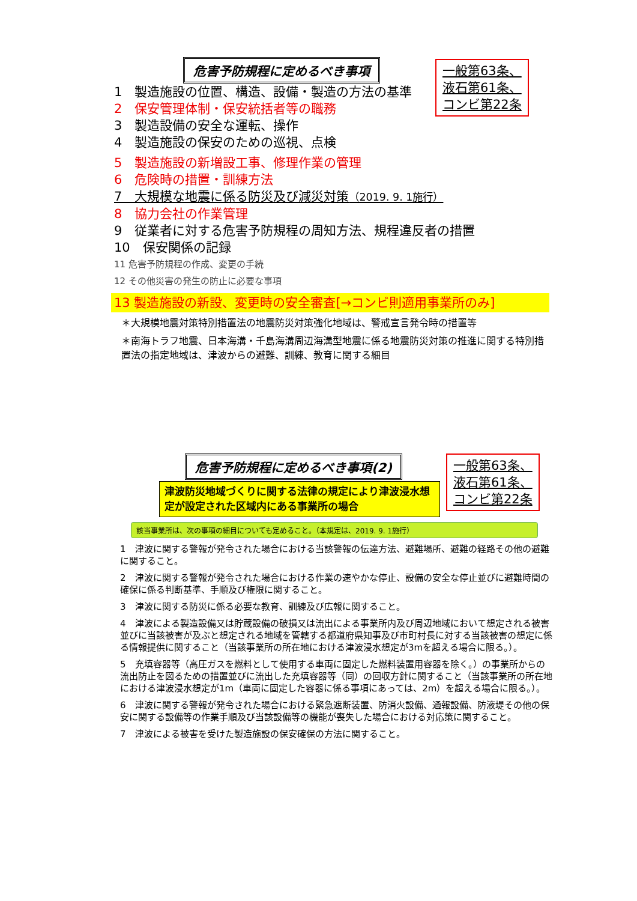危害予防規程に定めるべき事項
一般第63条、
液石第61条、
コンビ第22条
1　製造施設の位置、構造、設備・製造の方法の基準
2　保安管理体制・保安統括者等の職務
3　製造設備の安全な運転、操作
4　製造施設の保安のための巡視、点検
5　製造施設の新増設工事、修理作業の管理
6　危険時の措置・訓練方法
7　大規模な地震に係る防災及び減災対策（2019. 9. 1施行）
8　協力会社の作業管理
9　従業者に対する危害予防規程の周知方法、規程違反者の措置
10　保安関係の記録
11 危害予防規程の作成、変更の手続
12 その他災害の発生の防止に必要な事項
13 製造施設の新設、変更時の安全審査[→コンビ則適用事業所のみ]
＊大規模地震対策特別措置法の地震防災対策強化地域は、警戒宣言発令時の措置等
＊南海トラフ地震、日本海溝・千島海溝周辺海溝型地震に係る地震防災対策の推進に関する特別措置法の指定地域は、津波からの避難、訓練、教育に関する細目
危害予防規程に定めるべき事項(2)
一般第63条、
液石第61条、
コンビ第22条
津波防災地域づくりに関する法律の規定により津波浸水想定が設定された区域内にある事業所の場合
該当事業所は、次の事項の細目についても定めること。（本規定は、2019. 9. 1施行）
1　津波に関する警報が発令された場合における当該警報の伝達方法、避難場所、避難の経路その他の避難に関すること。
2　津波に関する警報が発令された場合における作業の速やかな停止、設備の安全な停止並びに避難時間の確保に係る判断基準、手順及び権限に関すること。
3　津波に関する防災に係る必要な教育、訓練及び広報に関すること。
4　津波による製造設備又は貯蔵設備の破損又は流出による事業所内及び周辺地域において想定される被害並びに当該被害が及ぶと想定される地域を管轄する都道府県知事及び市町村長に対する当該被害の想定に係る情報提供に関すること（当該事業所の所在地における津波浸水想定が3mを超える場合に限る。）。
5　充填容器等（高圧ガスを燃料として使用する車両に固定した燃料装置用容器を除く。）の事業所からの流出防止を図るための措置並びに流出した充填容器等（同）の回収方針に関すること（当該事業所の所在地における津波浸水想定が1m（車両に固定した容器に係る事項にあっては、2m）を超える場合に限る。）。
6　津波に関する警報が発令された場合における緊急遮断装置、防消火設備、通報設備、防液堤その他の保安に関する設備等の作業手順及び当該設備等の機能が喪失した場合における対応策に関すること。
7　津波による被害を受けた製造施設の保安確保の方法に関すること。